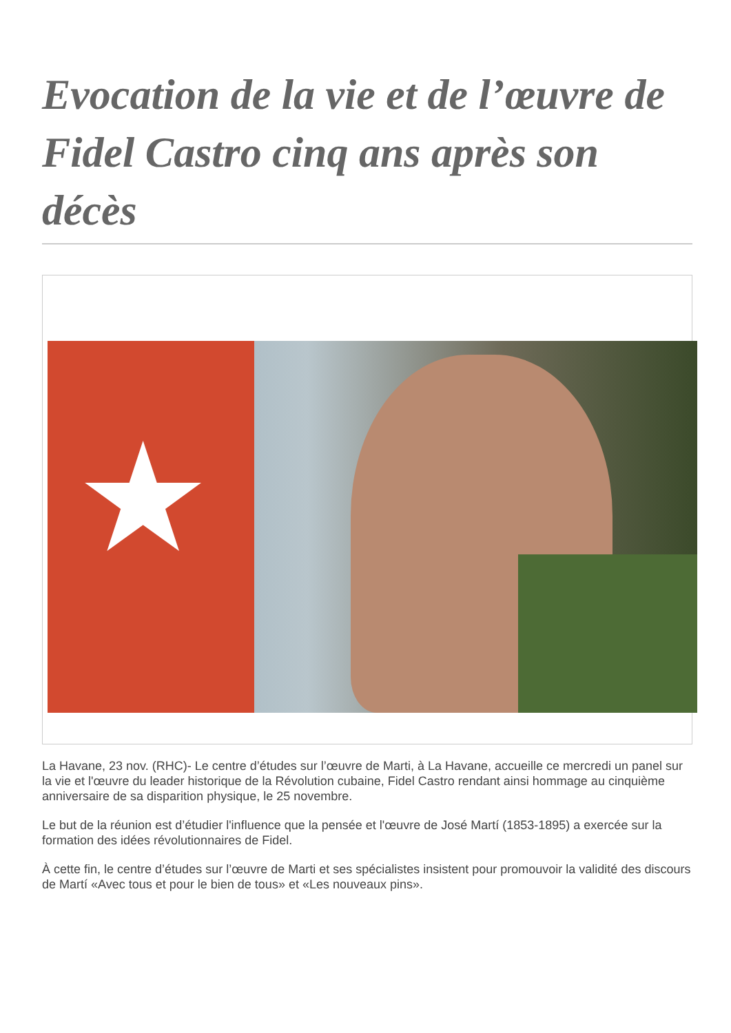Evocation de la vie et de l’œuvre de Fidel Castro cinq ans après son décès
★
La Havane, 23 nov. (RHC)- Le centre d’études sur l’œuvre de Marti, à La Havane, accueille ce mercredi un panel sur la vie et l'œuvre du leader historique de la Révolution cubaine, Fidel Castro rendant ainsi hommage au cinquième anniversaire de sa disparition physique, le 25 novembre.
Le but de la réunion est d’étudier l'influence que la pensée et l'œuvre de José Martí (1853-1895) a exercée sur la formation des idées révolutionnaires de Fidel.
À cette fin, le centre d’études sur l’œuvre de Marti et ses spécialistes insistent pour promouvoir la validité des discours de Martí «Avec tous et pour le bien de tous» et «Les nouveaux pins».